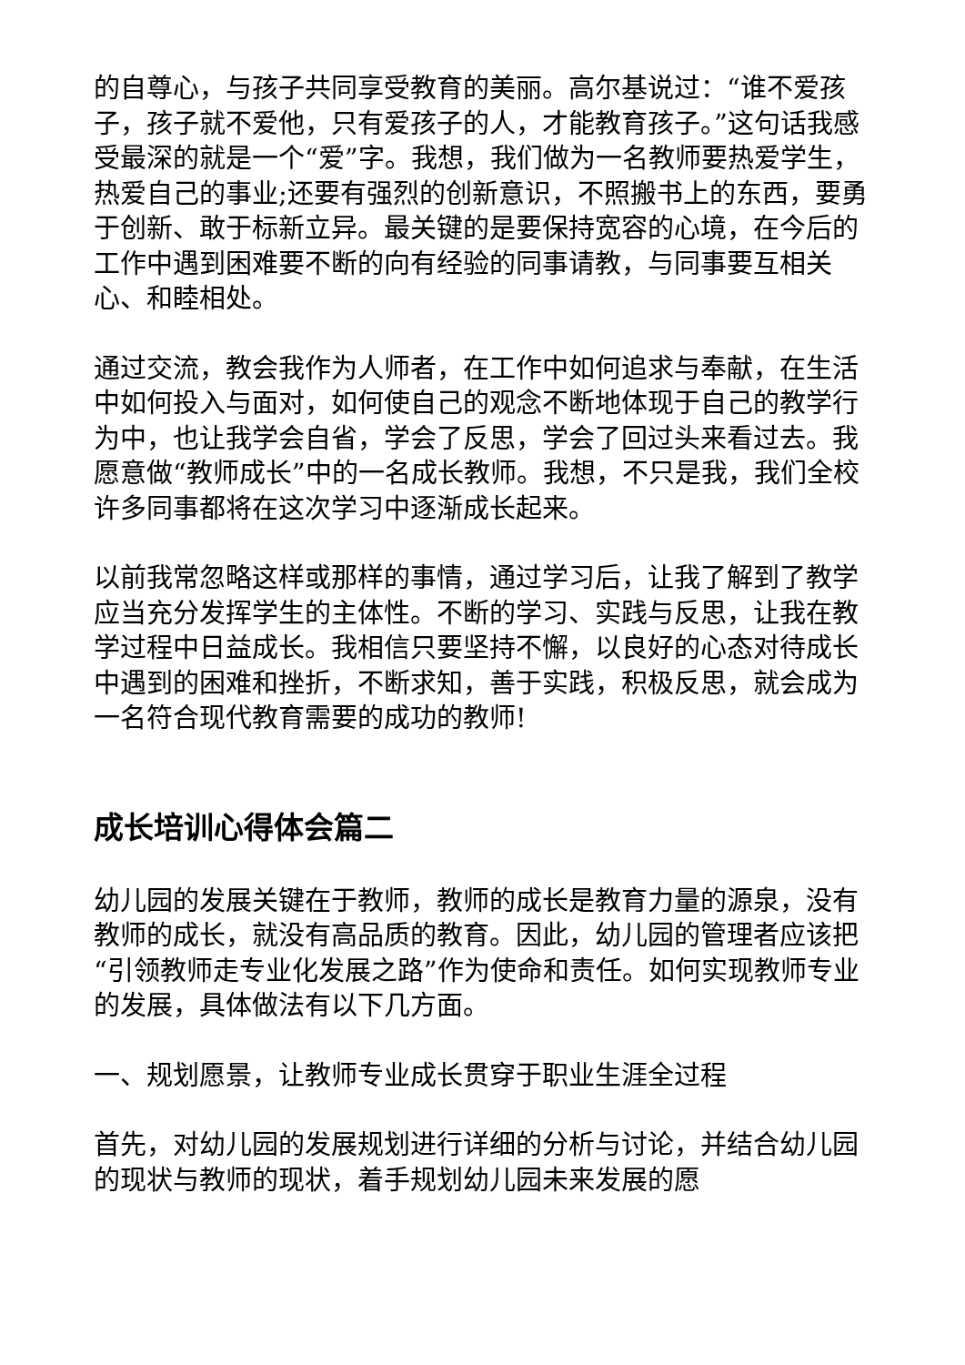的自尊心，与孩子共同享受教育的美丽。高尔基说过：“谁不爱孩子，孩子就不爱他，只有爱孩子的人，才能教育孩子。”这句话我感受最深的就是一个“爱”字。我想，我们做为一名教师要热爱学生，热爱自己的事业;还要有强烈的创新意识，不照搬书上的东西，要勇于创新、敢于标新立异。最关键的是要保持宽容的心境，在今后的工作中遇到困难要不断的向有经验的同事请教，与同事要互相关心、和睦相处。
通过交流，教会我作为人师者，在工作中如何追求与奉献，在生活中如何投入与面对，如何使自己的观念不断地体现于自己的教学行为中，也让我学会自省，学会了反思，学会了回过头来看过去。我愿意做“教师成长”中的一名成长教师。我想，不只是我，我们全校许多同事都将在这次学习中逐渐成长起来。
以前我常忽略这样或那样的事情，通过学习后，让我了解到了教学应当充分发挥学生的主体性。不断的学习、实践与反思，让我在教学过程中日益成长。我相信只要坚持不懈，以良好的心态对待成长中遇到的困难和挫折，不断求知，善于实践，积极反思，就会成为一名符合现代教育需要的成功的教师!
成长培训心得体会篇二
幼儿园的发展关键在于教师，教师的成长是教育力量的源泉，没有教师的成长，就没有高品质的教育。因此，幼儿园的管理者应该把“引领教师走专业化发展之路”作为使命和责任。如何实现教师专业的发展，具体做法有以下几方面。
一、规划愿景，让教师专业成长贯穿于职业生涯全过程
首先，对幼儿园的发展规划进行详细的分析与讨论，并结合幼儿园的现状与教师的现状，着手规划幼儿园未来发展的愿